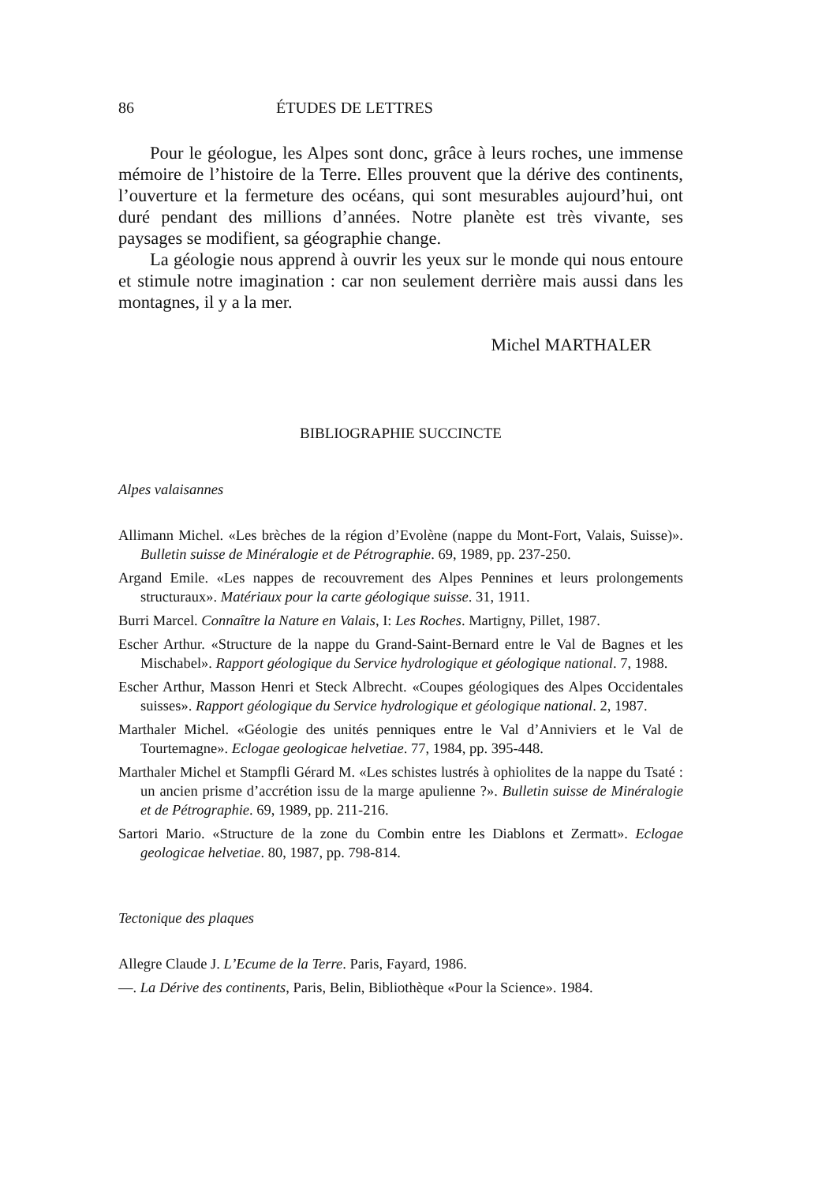86 ÉTUDES DE LETTRES
Pour le géologue, les Alpes sont donc, grâce à leurs roches, une immense mémoire de l’histoire de la Terre. Elles prouvent que la dérive des continents, l’ouverture et la fermeture des océans, qui sont mesurables aujourd’hui, ont duré pendant des millions d’années. Notre planète est très vivante, ses paysages se modifient, sa géographie change.
La géologie nous apprend à ouvrir les yeux sur le monde qui nous entoure et stimule notre imagination : car non seulement derrière mais aussi dans les montagnes, il y a la mer.
Michel MARTHALER
BIBLIOGRAPHIE SUCCINCTE
Alpes valaisannes
Allimann Michel. «Les brèches de la région d’Evolène (nappe du Mont-Fort, Valais, Suisse)». Bulletin suisse de Minéralogie et de Pétrographie. 69, 1989, pp. 237-250.
Argand Emile. «Les nappes de recouvrement des Alpes Pennines et leurs prolongements structuraux». Matériaux pour la carte géologique suisse. 31, 1911.
Burri Marcel. Connaître la Nature en Valais, I: Les Roches. Martigny, Pillet, 1987.
Escher Arthur. «Structure de la nappe du Grand-Saint-Bernard entre le Val de Bagnes et les Mischabel». Rapport géologique du Service hydrologique et géologique national. 7, 1988.
Escher Arthur, Masson Henri et Steck Albrecht. «Coupes géologiques des Alpes Occidentales suisses». Rapport géologique du Service hydrologique et géologique national. 2, 1987.
Marthaler Michel. «Géologie des unités penniques entre le Val d’Anniviers et le Val de Tourtemagne». Eclogae geologicae helvetiae. 77, 1984, pp. 395-448.
Marthaler Michel et Stampfli Gérard M. «Les schistes lustrés à ophiolites de la nappe du Tsaté : un ancien prisme d’accrétion issu de la marge apulienne ?». Bulletin suisse de Minéralogie et de Pétrographie. 69, 1989, pp. 211-216.
Sartori Mario. «Structure de la zone du Combin entre les Diablons et Zermatt». Eclogae geologicae helvetiae. 80, 1987, pp. 798-814.
Tectonique des plaques
Allegre Claude J. L’Ecume de la Terre. Paris, Fayard, 1986.
—. La Dérive des continents, Paris, Belin, Bibliothèque «Pour la Science». 1984.